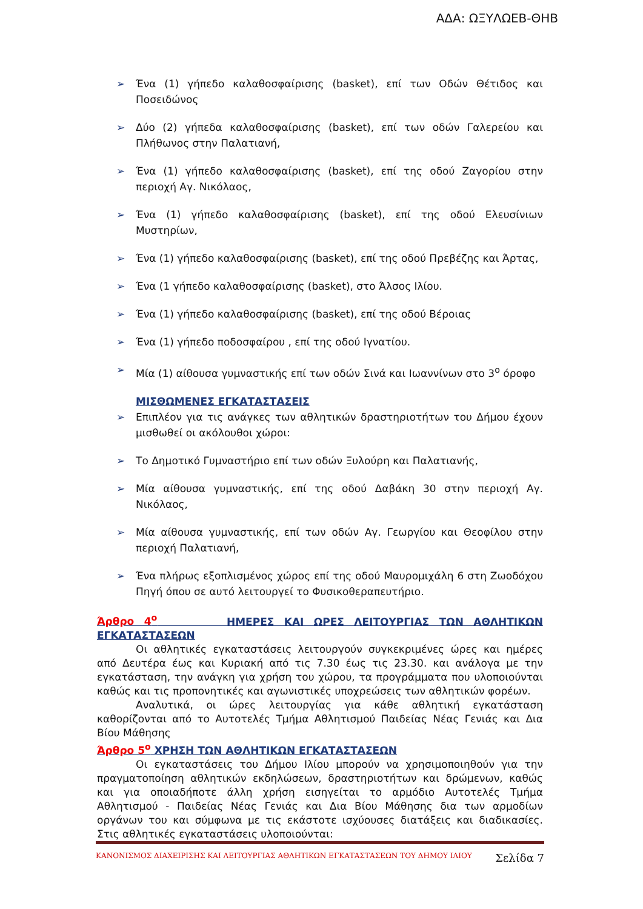ΑΔΑ: ΩΞΥΛΩΕΒ-ΘΗΒ
➢ Ένα (1) γήπεδο καλαθοσφαίρισης (basket), επί των Οδών Θέτιδος και Ποσειδώνος
➢ Δύο (2) γήπεδα καλαθοσφαίρισης (basket), επί των οδών Γαλερείου και Πλήθωνος στην Παλατιανή,
➢ Ένα (1) γήπεδο καλαθοσφαίρισης (basket), επί της οδού Ζαγορίου στην περιοχή Αγ. Νικόλαος,
➢ Ένα (1) γήπεδο καλαθοσφαίρισης (basket), επί της οδού Ελευσίνιων Μυστηρίων,
➢ Ένα (1) γήπεδο καλαθοσφαίρισης (basket), επί της οδού Πρεβέζης και Άρτας,
➢ Ένα (1 γήπεδο καλαθοσφαίρισης (basket), στο Άλσος Ιλίου.
➢ Ένα (1) γήπεδο καλαθοσφαίρισης (basket), επί της οδού Βέροιας
➢ Ένα (1) γήπεδο ποδοσφαίρου , επί της οδού Ιγνατίου.
➢ Μία (1) αίθουσα γυμναστικής επί των οδών Σινά και Ιωαννίνων στο 3<sup>ο</sup> όροφο
ΜΙΣΘΩΜΕΝΕΣ ΕΓΚΑΤΑΣΤΑΣΕΙΣ
➢ Επιπλέον για τις ανάγκες των αθλητικών δραστηριοτήτων του Δήμου έχουν μισθωθεί οι ακόλουθοι χώροι:
➢ Το Δημοτικό Γυμναστήριο επί των οδών Ξυλούρη και Παλατιανής,
➢ Μία αίθουσα γυμναστικής, επί της οδού Δαβάκη 30 στην περιοχή Αγ. Νικόλαος,
➢ Μία αίθουσα γυμναστικής, επί των οδών Αγ. Γεωργίου και Θεοφίλου στην περιοχή Παλατιανή,
➢ Ένα πλήρως εξοπλισμένος χώρος επί της οδού Μαυρομιχάλη 6 στη Ζωοδόχου Πηγή όπου σε αυτό λειτουργεί το Φυσικοθεραπευτήριο.
Άρθρο 4<sup>ο</sup> ΗΜΕΡΕΣ ΚΑΙ ΩΡΕΣ ΛΕΙΤΟΥΡΓΙΑΣ ΤΩΝ ΑΘΛΗΤΙΚΩΝ ΕΓΚΑΤΑΣΤΑΣΕΩΝ
Οι αθλητικές εγκαταστάσεις λειτουργούν συγκεκριμένες ώρες και ημέρες από Δευτέρα έως και Κυριακή από τις 7.30 έως τις 23.30. και ανάλογα με την εγκατάσταση, την ανάγκη για χρήση του χώρου, τα προγράμματα που υλοποιούνται καθώς και τις προπονητικές και αγωνιστικές υποχρεώσεις των αθλητικών φορέων.
Αναλυτικά, οι ώρες λειτουργίας για κάθε αθλητική εγκατάσταση καθορίζονται από το Αυτοτελές Τμήμα Αθλητισμού Παιδείας Νέας Γενιάς και Δια Βίου Μάθησης
Άρθρο 5<sup>ο</sup> ΧΡΗΣΗ ΤΩΝ ΑΘΛΗΤΙΚΩΝ ΕΓΚΑΤΑΣΤΑΣΕΩΝ
Οι εγκαταστάσεις του Δήμου Ιλίου μπορούν να χρησιμοποιηθούν για την πραγματοποίηση αθλητικών εκδηλώσεων, δραστηριοτήτων και δρώμενων, καθώς και για οποιαδήποτε άλλη χρήση εισηγείται το αρμόδιο Αυτοτελές Τμήμα Αθλητισμού - Παιδείας Νέας Γενιάς και Δια Βίου Μάθησης δια των αρμοδίων οργάνων του και σύμφωνα με τις εκάστοτε ισχύουσες διατάξεις και διαδικασίες. Στις αθλητικές εγκαταστάσεις υλοποιούνται:
ΚΑΝΟΝΙΣΜΟΣ ΔΙΑΧΕΙΡΙΣΗΣ ΚΑΙ ΛΕΙΤΟΥΡΓΙΑΣ ΑΘΛΗΤΙΚΩΝ ΕΓΚΑΤΑΣΤΑΣΕΩΝ ΤΟΥ ΔΗΜΟΥ ΙΛΙΟΥ Σελίδα 7